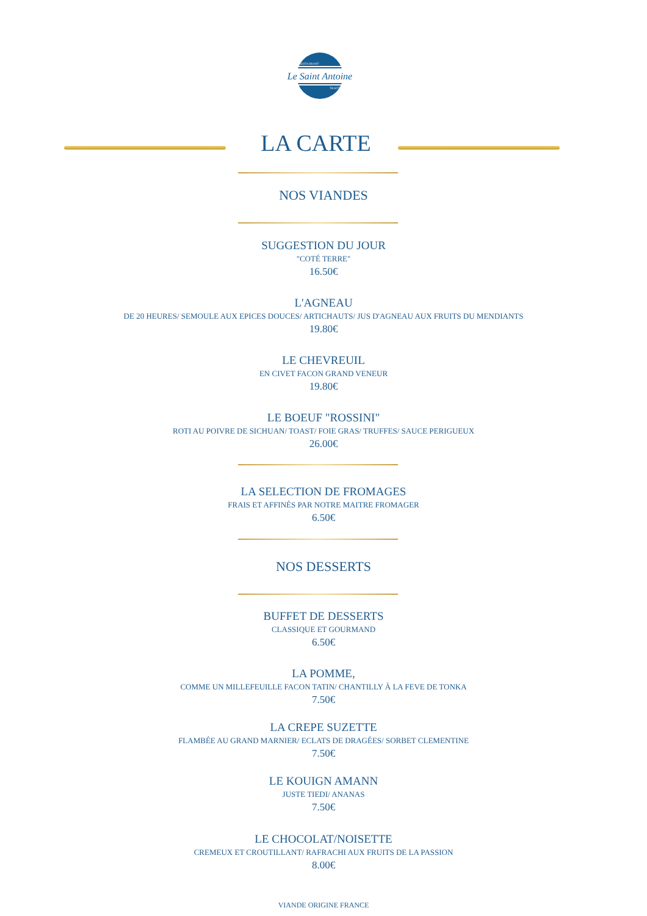Le Saint Antoine
RESTAURANT
TRAITEUR
LA CARTE
NOS VIANDES
SUGGESTION DU JOUR
"COTÉ TERRE"
16.50€
L'AGNEAU
DE 20 HEURES/ SEMOULE AUX EPICES DOUCES/ ARTICHAUTS/ JUS D'AGNEAU AUX FRUITS DU MENDIANTS
19.80€
LE CHEVREUIL
EN CIVET FACON GRAND VENEUR
19.80€
LE BOEUF "ROSSINI"
ROTI AU POIVRE DE SICHUAN/ TOAST/ FOIE GRAS/ TRUFFES/ SAUCE PERIGUEUX
26.00€
LA SELECTION DE FROMAGES
FRAIS ET AFFINÉS PAR NOTRE MAITRE FROMAGER
6.50€
NOS DESSERTS
BUFFET DE DESSERTS
CLASSIQUE ET GOURMAND
6.50€
LA POMME,
COMME UN MILLEFEUILLE FACON TATIN/ CHANTILLY À LA FEVE DE TONKA
7.50€
LA CREPE SUZETTE
FLAMBÉE AU GRAND MARNIER/ ECLATS DE DRAGÉES/ SORBET CLEMENTINE
7.50€
LE KOUIGN AMANN
JUSTE TIEDI/ ANANAS
7.50€
LE CHOCOLAT/NOISETTE
CREMEUX ET CROUTILLANT/ RAFRACHI AUX FRUITS DE LA PASSION
8.00€
VIANDE ORIGINE FRANCE